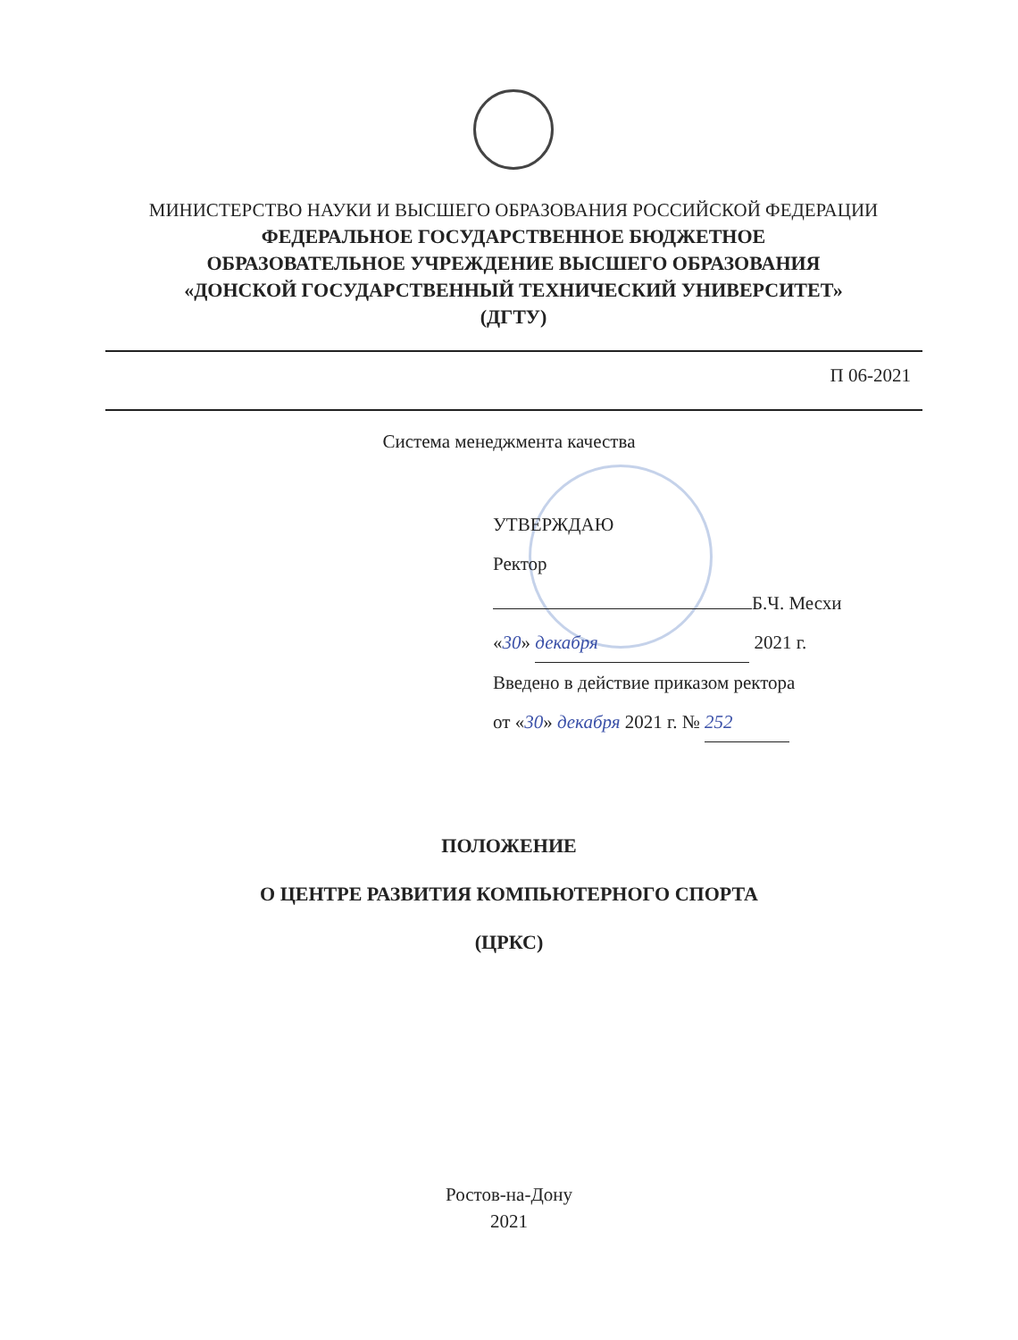МИНИСТЕРСТВО НАУКИ И ВЫСШЕГО ОБРАЗОВАНИЯ РОССИЙСКОЙ ФЕДЕРАЦИИ
ФЕДЕРАЛЬНОЕ ГОСУДАРСТВЕННОЕ БЮДЖЕТНОЕ
ОБРАЗОВАТЕЛЬНОЕ УЧРЕЖДЕНИЕ ВЫСШЕГО ОБРАЗОВАНИЯ
«ДОНСКОЙ ГОСУДАРСТВЕННЫЙ ТЕХНИЧЕСКИЙ УНИВЕРСИТЕТ»
(ДГТУ)
П 06-2021
Система менеджмента качества
УТВЕРЖДАЮ
Ректор
Б.Ч. Месхи
«30» декабря 2021 г.
Введено в действие приказом ректора
от «30» декабря 2021 г. № 252
ПОЛОЖЕНИЕ
О ЦЕНТРЕ РАЗВИТИЯ КОМПЬЮТЕРНОГО СПОРТА
(ЦРКС)
Ростов-на-Дону
2021